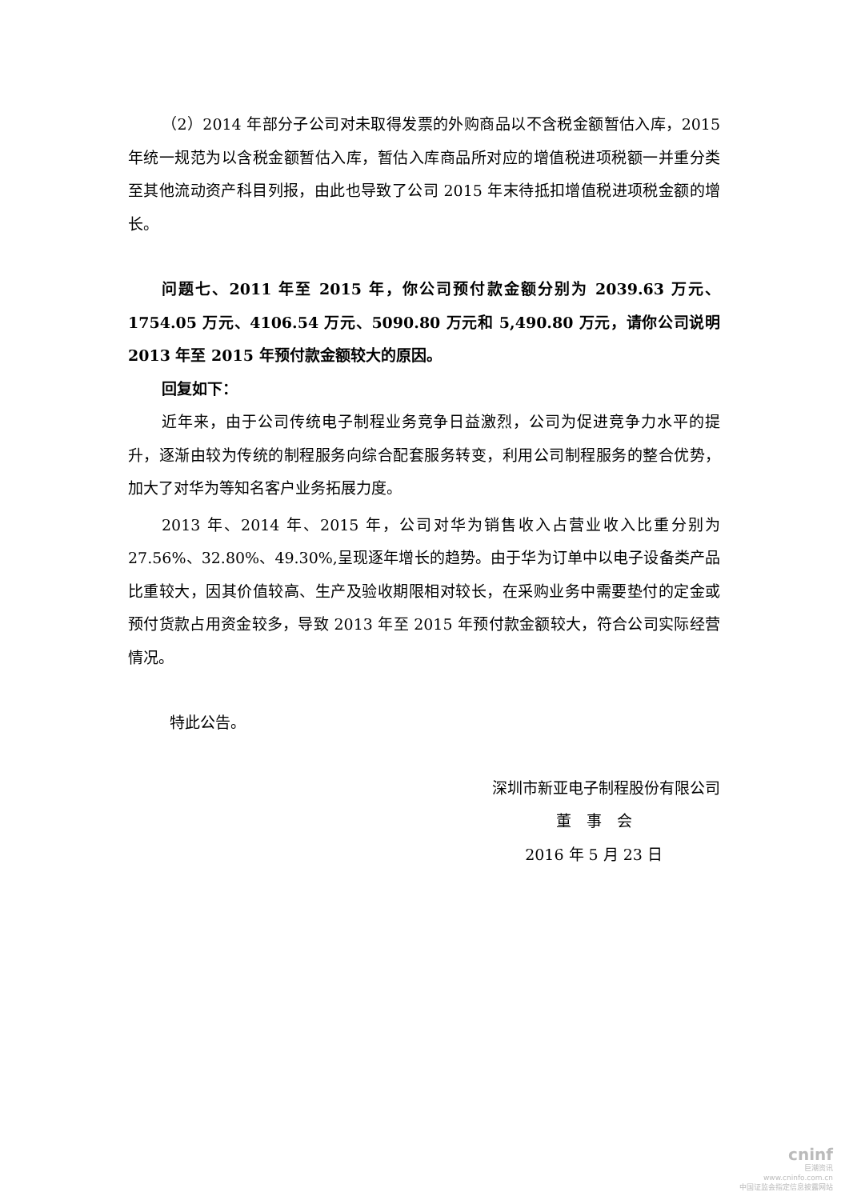（2）2014 年部分子公司对未取得发票的外购商品以不含税金额暂估入库，2015 年统一规范为以含税金额暂估入库，暂估入库商品所对应的增值税进项税额一并重分类至其他流动资产科目列报，由此也导致了公司 2015 年末待抵扣增值税进项税金额的增长。
问题七、2011 年至 2015 年，你公司预付款金额分别为 2039.63 万元、1754.05 万元、4106.54 万元、5090.80 万元和 5,490.80 万元，请你公司说明 2013 年至 2015 年预付款金额较大的原因。
回复如下：
近年来，由于公司传统电子制程业务竞争日益激烈，公司为促进竞争力水平的提升，逐渐由较为传统的制程服务向综合配套服务转变，利用公司制程服务的整合优势，加大了对华为等知名客户业务拓展力度。
2013 年、2014 年、2015 年，公司对华为销售收入占营业收入比重分别为 27.56%、32.80%、49.30%,呈现逐年增长的趋势。由于华为订单中以电子设备类产品比重较大，因其价值较高、生产及验收期限相对较长，在采购业务中需要垫付的定金或预付货款占用资金较多，导致 2013 年至 2015 年预付款金额较大，符合公司实际经营情况。
特此公告。
深圳市新亚电子制程股份有限公司
董　事　会
2016 年 5 月 23 日
cninf
巨潮资讯
www.cninfo.com.cn
中国证监会指定信息披露网站